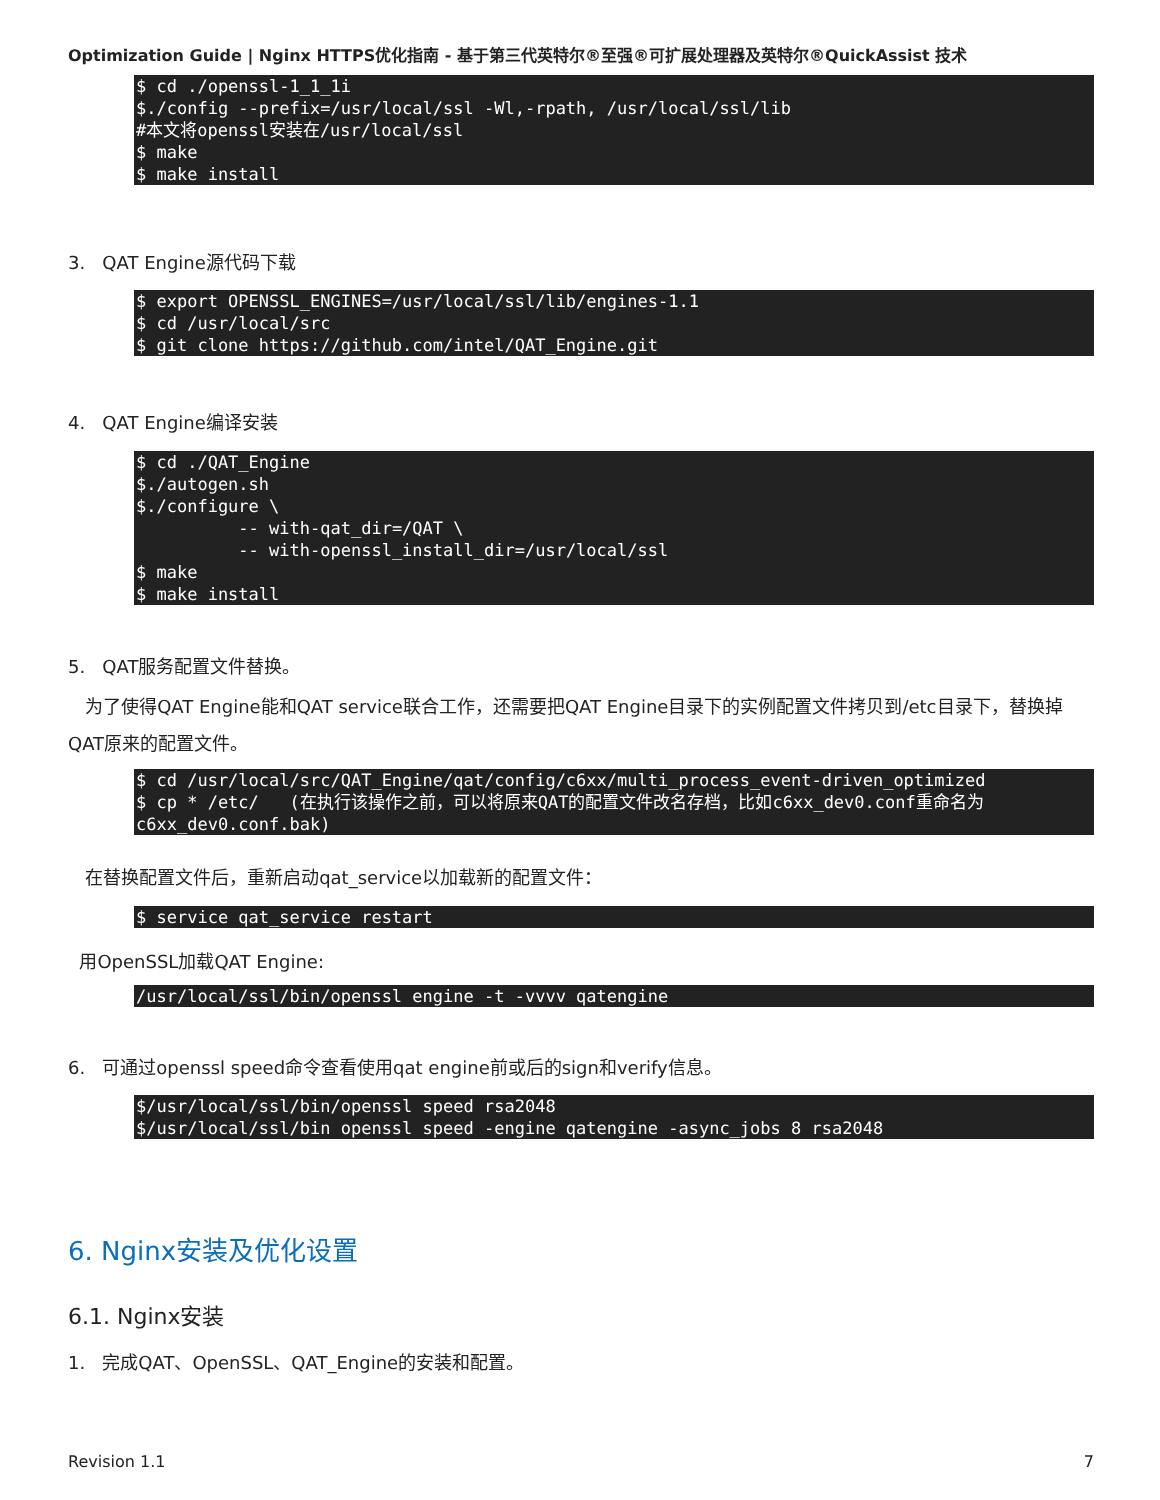Optimization Guide | Nginx HTTPS优化指南 - 基于第三代英特尔®至强®可扩展处理器及英特尔®QuickAssist 技术
$ cd ./openssl-1_1_1i
$./config --prefix=/usr/local/ssl -Wl,-rpath, /usr/local/ssl/lib
#本文将openssl安装在/usr/local/ssl
$ make
$ make install
3. QAT Engine源代码下载
$ export OPENSSL_ENGINES=/usr/local/ssl/lib/engines-1.1
$ cd /usr/local/src
$ git clone https://github.com/intel/QAT_Engine.git
4. QAT Engine编译安装
$ cd ./QAT_Engine
$./autogen.sh
$./configure \
          -- with-qat_dir=/QAT \
          -- with-openssl_install_dir=/usr/local/ssl
$ make
$ make install
5. QAT服务配置文件替换。
为了使得QAT Engine能和QAT service联合工作，还需要把QAT Engine目录下的实例配置文件拷贝到/etc目录下，替换掉QAT原来的配置文件。
$ cd /usr/local/src/QAT_Engine/qat/config/c6xx/multi_process_event-driven_optimized
$ cp * /etc/   (在执行该操作之前，可以将原来QAT的配置文件改名存档，比如c6xx_dev0.conf重命名为c6xx_dev0.conf.bak)
在替换配置文件后，重新启动qat_service以加载新的配置文件：
$ service qat_service restart
用OpenSSL加载QAT Engine:
/usr/local/ssl/bin/openssl engine -t -vvvv qatengine
6. 可通过openssl speed命令查看使用qat engine前或后的sign和verify信息。
$/usr/local/ssl/bin/openssl speed rsa2048
$/usr/local/ssl/bin openssl speed -engine qatengine -async_jobs 8 rsa2048
6. Nginx安装及优化设置
6.1. Nginx安装
1. 完成QAT、OpenSSL、QAT_Engine的安装和配置。
Revision 1.1 7